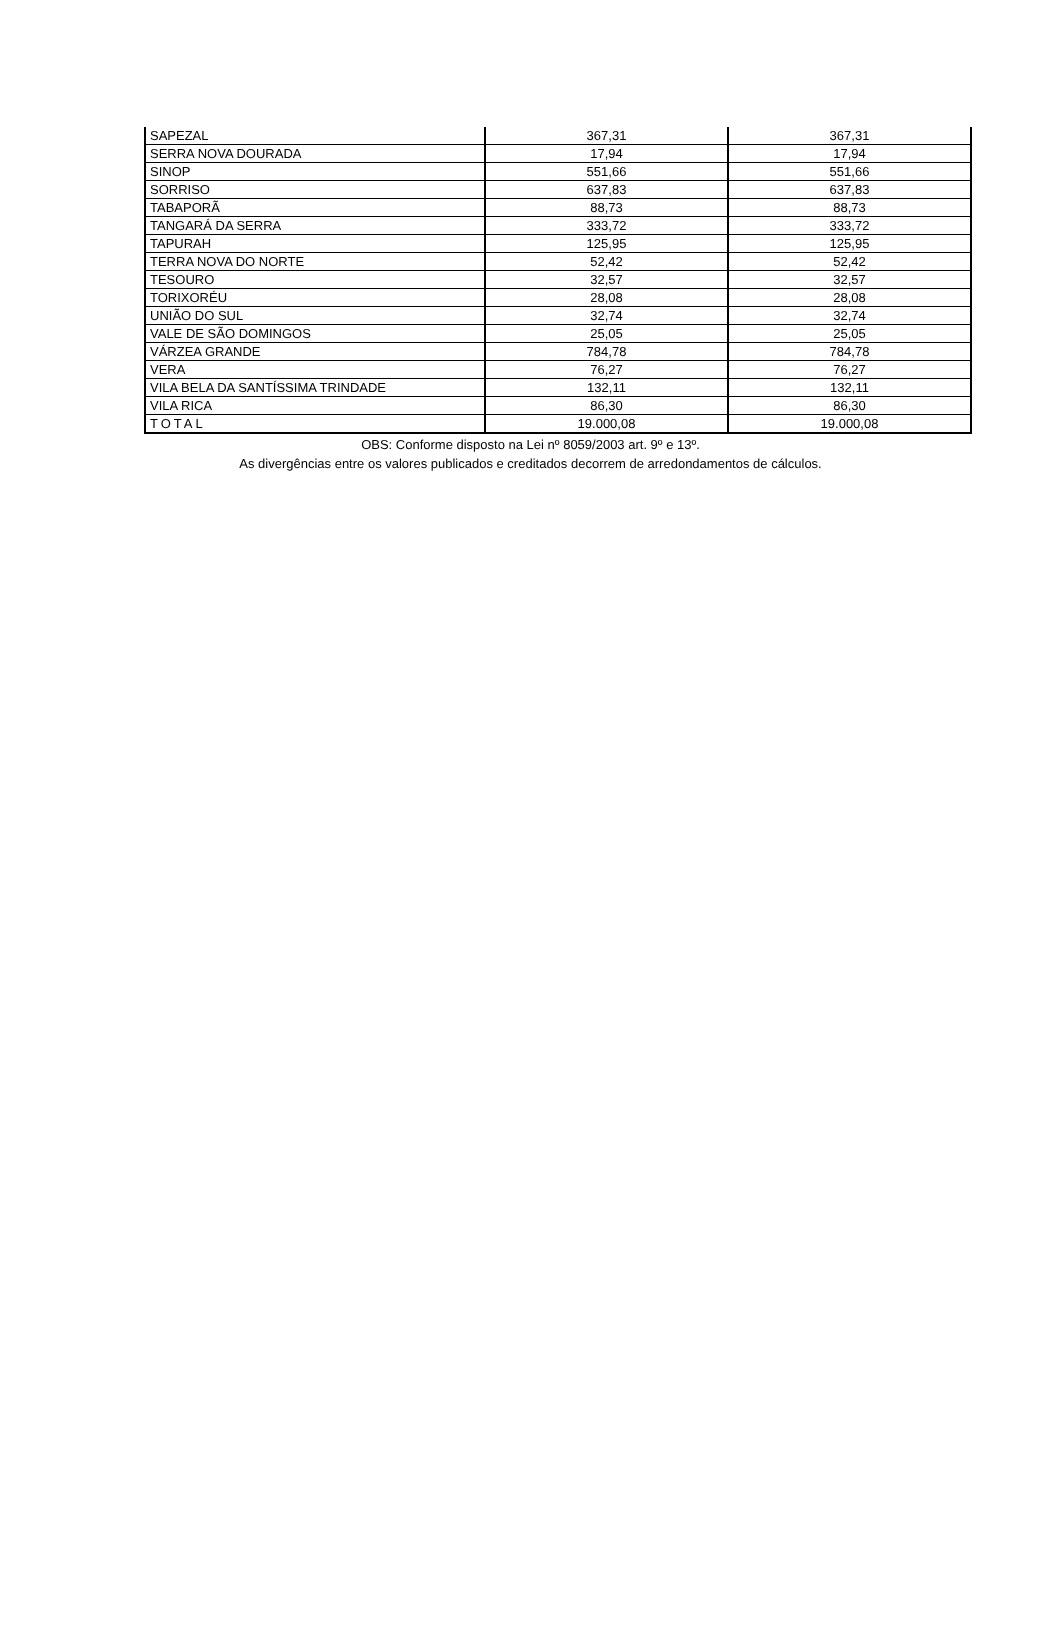| SAPEZAL | 367,31 | 367,31 |
| SERRA NOVA DOURADA | 17,94 | 17,94 |
| SINOP | 551,66 | 551,66 |
| SORRISO | 637,83 | 637,83 |
| TABAPORÃ | 88,73 | 88,73 |
| TANGARÁ DA SERRA | 333,72 | 333,72 |
| TAPURAH | 125,95 | 125,95 |
| TERRA NOVA DO NORTE | 52,42 | 52,42 |
| TESOURO | 32,57 | 32,57 |
| TORIXORÉU | 28,08 | 28,08 |
| UNIÃO DO SUL | 32,74 | 32,74 |
| VALE DE SÃO DOMINGOS | 25,05 | 25,05 |
| VÁRZEA GRANDE | 784,78 | 784,78 |
| VERA | 76,27 | 76,27 |
| VILA BELA DA SANTÍSSIMA TRINDADE | 132,11 | 132,11 |
| VILA RICA | 86,30 | 86,30 |
| TOTAL | 19.000,08 | 19.000,08 |
OBS: Conforme disposto na Lei nº 8059/2003 art. 9º e 13º.
As divergências entre os valores publicados e creditados decorrem de arredondamentos de cálculos.